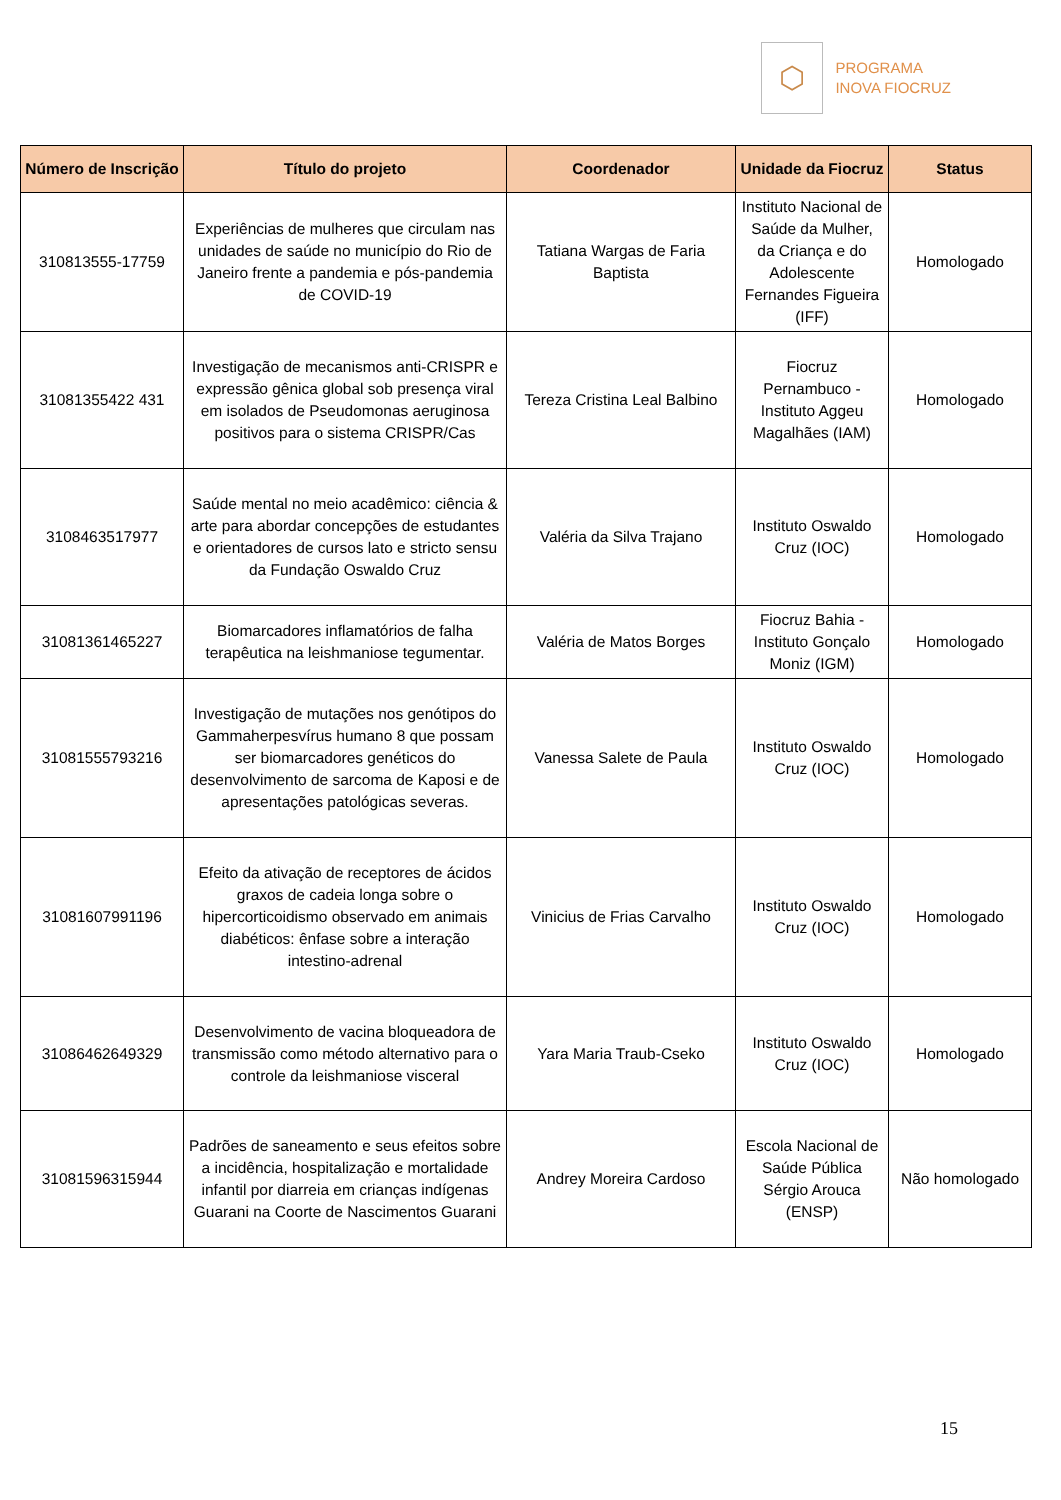⬡
PROGRAMA
INOVA FIOCRUZ
| Número de Inscrição | Título do projeto | Coordenador | Unidade da Fiocruz | Status |
| --- | --- | --- | --- | --- |
| 310813555-17759 | Experiências de mulheres que circulam nas unidades de saúde no município do Rio de Janeiro frente a pandemia e pós-pandemia de COVID-19 | Tatiana Wargas de Faria Baptista | Instituto Nacional de Saúde da Mulher, da Criança e do Adolescente Fernandes Figueira (IFF) | Homologado |
| 31081355422 431 | Investigação de mecanismos anti-CRISPR e expressão gênica global sob presença viral em isolados de Pseudomonas aeruginosa positivos para o sistema CRISPR/Cas | Tereza Cristina Leal Balbino | Fiocruz Pernambuco - Instituto Aggeu Magalhães (IAM) | Homologado |
| 3108463517977 | Saúde mental no meio acadêmico: ciência & arte para abordar concepções de estudantes e orientadores de cursos lato e stricto sensu da Fundação Oswaldo Cruz | Valéria da Silva Trajano | Instituto Oswaldo Cruz (IOC) | Homologado |
| 31081361465227 | Biomarcadores inflamatórios de falha terapêutica na leishmaniose tegumentar. | Valéria de Matos Borges | Fiocruz Bahia - Instituto Gonçalo Moniz (IGM) | Homologado |
| 31081555793216 | Investigação de mutações nos genótipos do Gammaherpesvírus humano 8 que possam ser biomarcadores genéticos do desenvolvimento de sarcoma de Kaposi e de apresentações patológicas severas. | Vanessa Salete de Paula | Instituto Oswaldo Cruz (IOC) | Homologado |
| 31081607991196 | Efeito da ativação de receptores de ácidos graxos de cadeia longa sobre o hipercorticoidismo observado em animais diabéticos: ênfase sobre a interação intestino-adrenal | Vinicius de Frias Carvalho | Instituto Oswaldo Cruz (IOC) | Homologado |
| 31086462649329 | Desenvolvimento de vacina bloqueadora de transmissão como método alternativo para o controle da leishmaniose visceral | Yara Maria Traub-Cseko | Instituto Oswaldo Cruz (IOC) | Homologado |
| 31081596315944 | Padrões de saneamento e seus efeitos sobre a incidência, hospitalização e mortalidade infantil por diarreia em crianças indígenas Guarani na Coorte de Nascimentos Guarani | Andrey Moreira Cardoso | Escola Nacional de Saúde Pública Sérgio Arouca (ENSP) | Não homologado |
15